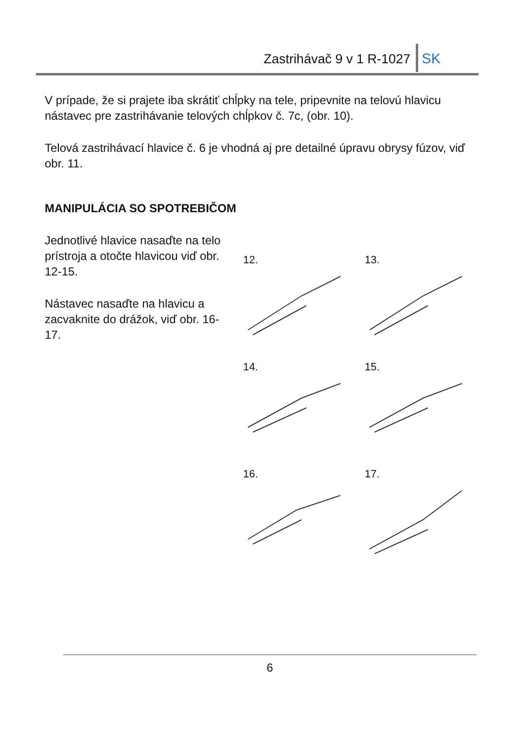Zastrihávač 9 v 1 R-1027 SK
V prípade, že si prajete iba skrátiť chĺpky na tele, pripevnite na telovú hlavicu nástavec pre zastrihávanie telových chĺpkov č. 7c, (obr. 10).
Telová zastrihávací hlavice č. 6 je vhodná aj pre detailné úpravu obrysy fúzov, viď obr. 11.
MANIPULÁCIA SO SPOTREBIČOM
Jednotlivé hlavice nasaďte na telo prístroja a otočte hlavicou viď obr. 12-15.
Nástavec nasaďte na hlavicu a zacvaknite do drážok, viď obr. 16-17.
12.
13.
14.
15.
16.
17.
6